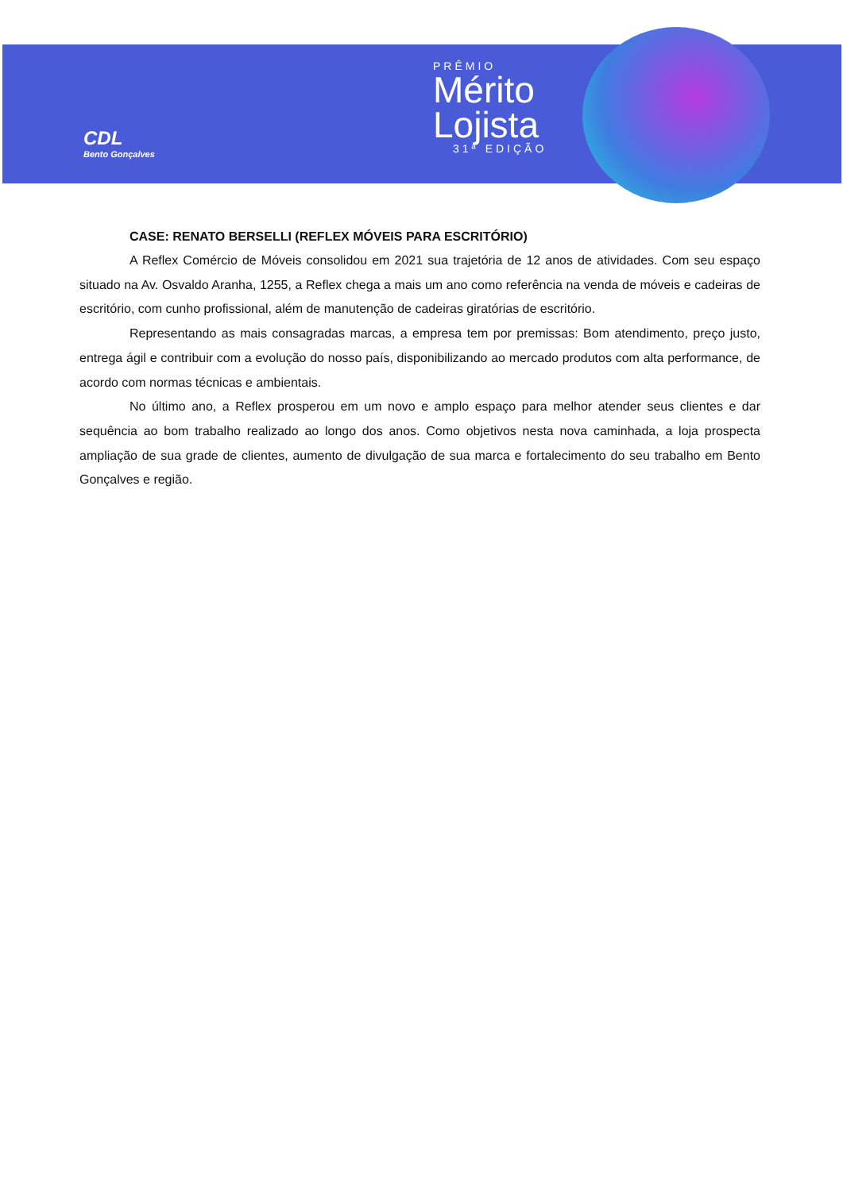CDL
Bento Gonçalves
PRÊMIO
Mérito
Lojista
31ª EDIÇÃO
CASE: RENATO BERSELLI (REFLEX MÓVEIS PARA ESCRITÓRIO)
A Reflex Comércio de Móveis consolidou em 2021 sua trajetória de 12 anos de atividades. Com seu espaço situado na Av. Osvaldo Aranha, 1255, a Reflex chega a mais um ano como referência na venda de móveis e cadeiras de escritório, com cunho profissional, além de manutenção de cadeiras giratórias de escritório.
Representando as mais consagradas marcas, a empresa tem por premissas: Bom atendimento, preço justo, entrega ágil e contribuir com a evolução do nosso país, disponibilizando ao mercado produtos com alta performance, de acordo com normas técnicas e ambientais.
No último ano, a Reflex prosperou em um novo e amplo espaço para melhor atender seus clientes e dar sequência ao bom trabalho realizado ao longo dos anos. Como objetivos nesta nova caminhada, a loja prospecta ampliação de sua grade de clientes, aumento de divulgação de sua marca e fortalecimento do seu trabalho em Bento Gonçalves e região.